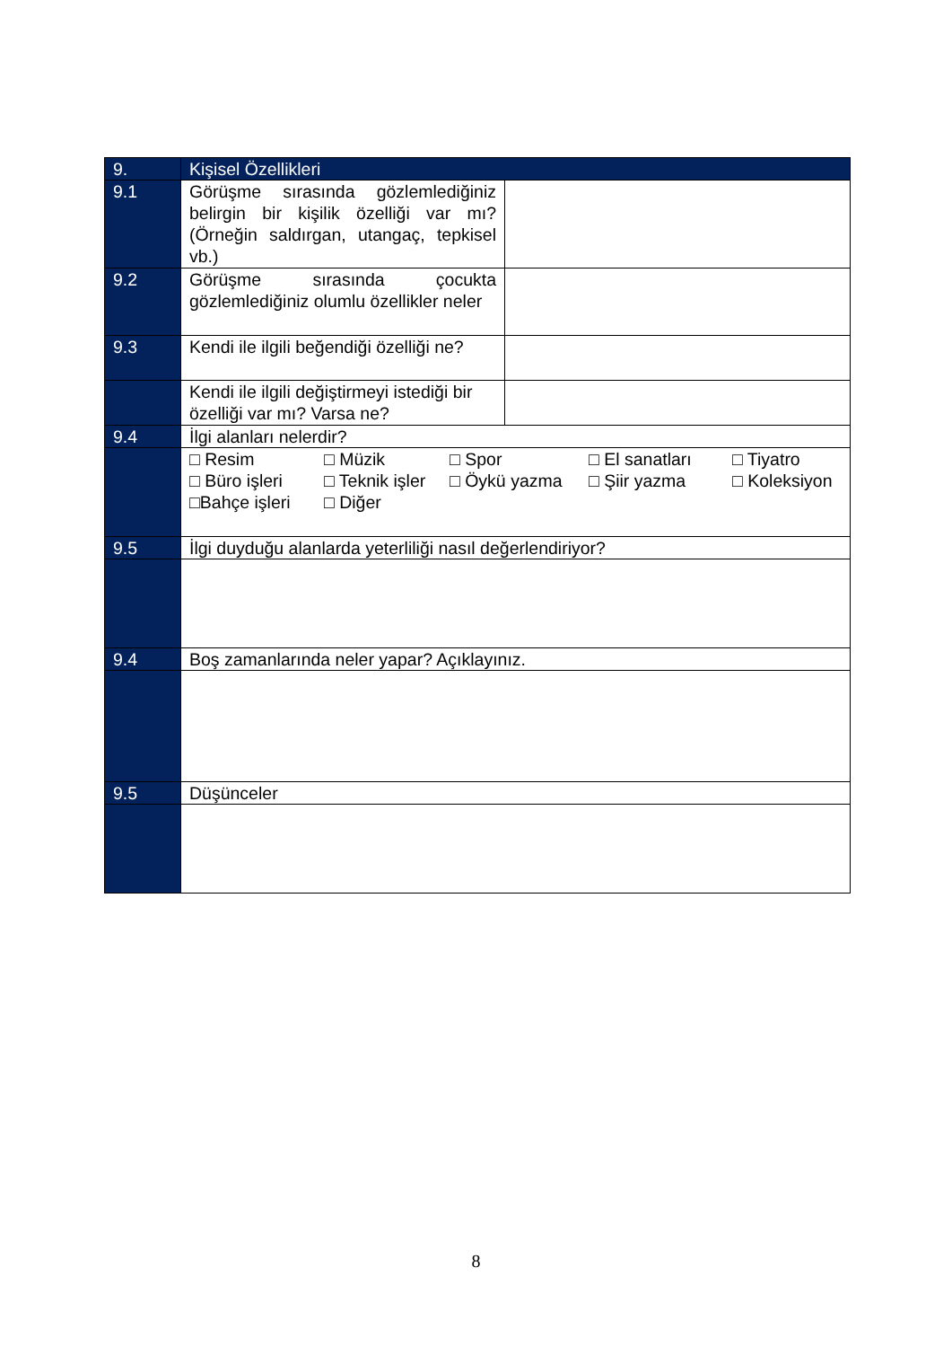| 9. | Kişisel Özellikleri | |
| --- | --- | --- |
| 9.1 | Görüşme sırasında gözlemlediğiniz belirgin bir kişilik özelliği var mı? (Örneğin saldırgan, utangaç, tepkisel vb.) | |
| 9.2 | Görüşme sırasında çocukta gözlemlediğiniz olumlu özellikler neler | |
| 9.3 | Kendi ile ilgili beğendiği özelliği ne? | |
| | Kendi ile ilgili değiştirmeyi istediği bir özelliği var mı? Varsa ne? | |
| 9.4 | İlgi alanları nelerdir? | |
| | □ Resim □ Müzik □ Spor □ El sanatları □ Tiyatro □ Büro işleri □ Teknik işler □ Öykü yazma □ Şiir yazma □ Koleksiyon □Bahçe işleri □ Diğer | |
| 9.5 | İlgi duyduğu alanlarda yeterliliği nasıl değerlendiriyor? | |
| 9.4 | Boş zamanlarında neler yapar? Açıklayınız. | |
| 9.5 | Düşünceler | |
8